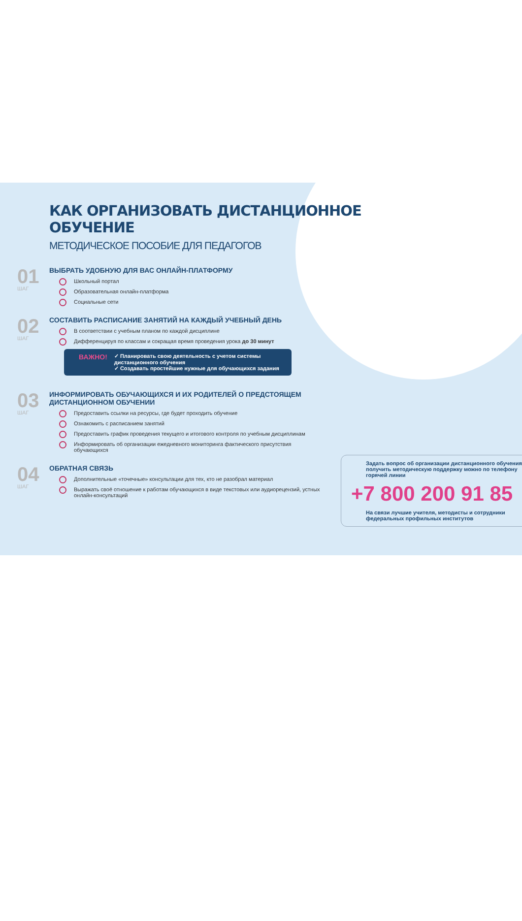КАК ОРГАНИЗОВАТЬ ДИСТАНЦИОННОЕ ОБУЧЕНИЕ
МЕТОДИЧЕСКОЕ ПОСОБИЕ ДЛЯ ПЕДАГОГОВ
01
ШАГ
ВЫБРАТЬ УДОБНУЮ ДЛЯ ВАС ОНЛАЙН-ПЛАТФОРМУ
Школьный портал
Образовательная онлайн-платформа
Социальные сети
02
ШАГ
СОСТАВИТЬ РАСПИСАНИЕ ЗАНЯТИЙ НА КАЖДЫЙ УЧЕБНЫЙ ДЕНЬ
В соответствии с учебным планом по каждой дисциплине
Дифференцируя по классам и сокращая время проведения урока до 30 минут
ВАЖНО!
✓ Планировать свою деятельность с учетом системы дистанционного обучения
✓ Создавать простейшие нужные для обучающихся задания
03
ШАГ
ИНФОРМИРОВАТЬ ОБУЧАЮЩИХСЯ И ИХ РОДИТЕЛЕЙ О ПРЕДСТОЯЩЕМ ДИСТАНЦИОННОМ ОБУЧЕНИИ
Предоставить ссылки на ресурсы, где будет проходить обучение
Ознакомить с расписанием занятий
Предоставить график проведения текущего и итогового контроля по учебным дисциплинам
Информировать об организации ежедневного мониторинга фактического присутствия обучающихся
04
ШАГ
ОБРАТНАЯ СВЯЗЬ
Дополнительные «точечные» консультации для тех, кто не разобрал материал
Выражать своё отношение к работам обучающихся в виде текстовых или аудиорецензий, устных онлайн-консультаций
Задать вопрос об организации дистанционного обучения, получить методическую поддержку можно по телефону горячей линии
+7 800 200 91 85
На связи лучшие учителя, методисты и сотрудники федеральных профильных институтов